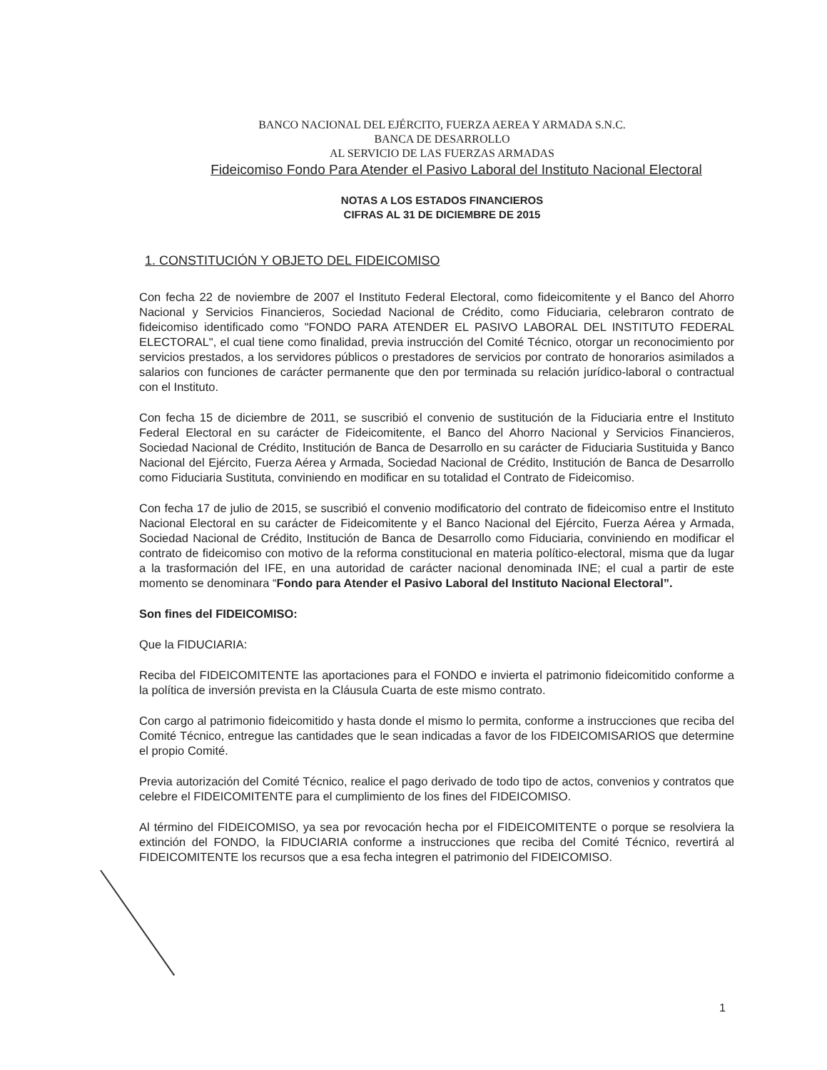BANCO NACIONAL DEL EJÉRCITO, FUERZA AEREA Y ARMADA S.N.C.
BANCA DE DESARROLLO
AL SERVICIO DE LAS FUERZAS ARMADAS
Fideicomiso Fondo Para Atender el Pasivo Laboral del Instituto Nacional Electoral
NOTAS A LOS ESTADOS FINANCIEROS
CIFRAS AL 31 DE DICIEMBRE DE 2015
1. CONSTITUCIÓN Y OBJETO DEL FIDEICOMISO
Con fecha 22 de noviembre de 2007 el Instituto Federal Electoral, como fideicomitente y el Banco del Ahorro Nacional y Servicios Financieros, Sociedad Nacional de Crédito, como Fiduciaria, celebraron contrato de fideicomiso identificado como "FONDO PARA ATENDER EL PASIVO LABORAL DEL INSTITUTO FEDERAL ELECTORAL", el cual tiene como finalidad, previa instrucción del Comité Técnico, otorgar un reconocimiento por servicios prestados, a los servidores públicos o prestadores de servicios por contrato de honorarios asimilados a salarios con funciones de carácter permanente que den por terminada su relación jurídico-laboral o contractual con el Instituto.
Con fecha 15 de diciembre de 2011, se suscribió el convenio de sustitución de la Fiduciaria entre el Instituto Federal Electoral en su carácter de Fideicomitente, el Banco del Ahorro Nacional y Servicios Financieros, Sociedad Nacional de Crédito, Institución de Banca de Desarrollo en su carácter de Fiduciaria Sustituida y Banco Nacional del Ejército, Fuerza Aérea y Armada, Sociedad Nacional de Crédito, Institución de Banca de Desarrollo como Fiduciaria Sustituta, conviniendo en modificar en su totalidad el Contrato de Fideicomiso.
Con fecha 17 de julio de 2015, se suscribió el convenio modificatorio del contrato de fideicomiso entre el Instituto Nacional Electoral en su carácter de Fideicomitente y el Banco Nacional del Ejército, Fuerza Aérea y Armada, Sociedad Nacional de Crédito, Institución de Banca de Desarrollo como Fiduciaria, conviniendo en modificar el contrato de fideicomiso con motivo de la reforma constitucional en materia político-electoral, misma que da lugar a la trasformación del IFE, en una autoridad de carácter nacional denominada INE; el cual a partir de este momento se denominara “Fondo para Atender el Pasivo Laboral del Instituto Nacional Electoral”.
Son fines del FIDEICOMISO:
Que la FIDUCIARIA:
Reciba del FIDEICOMITENTE las aportaciones para el FONDO e invierta el patrimonio fideicomitido conforme a la política de inversión prevista en la Cláusula Cuarta de este mismo contrato.
Con cargo al patrimonio fideicomitido y hasta donde el mismo lo permita, conforme a instrucciones que reciba del Comité Técnico, entregue las cantidades que le sean indicadas a favor de los FIDEICOMISARIOS que determine el propio Comité.
Previa autorización del Comité Técnico, realice el pago derivado de todo tipo de actos, convenios y contratos que celebre el FIDEICOMITENTE para el cumplimiento de los fines del FIDEICOMISO.
Al término del FIDEICOMISO, ya sea por revocación hecha por el FIDEICOMITENTE o porque se resolviera la extinción del FONDO, la FIDUCIARIA conforme a instrucciones que reciba del Comité Técnico, revertirá al FIDEICOMITENTE los recursos que a esa fecha integren el patrimonio del FIDEICOMISO.
1